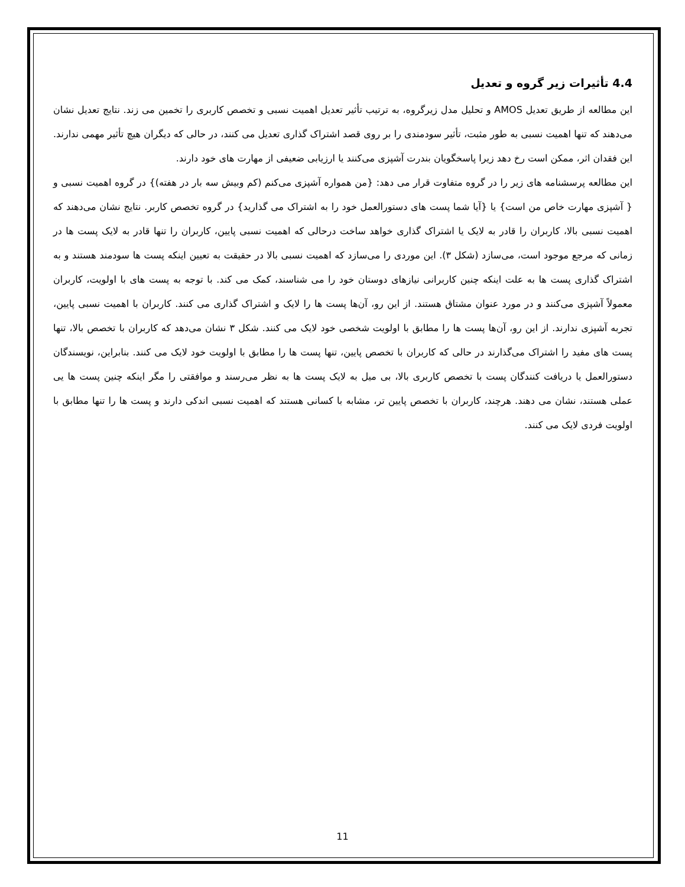4.4 تأثیرات زیر گروه و تعدیل
این مطالعه از طریق تعدیل AMOS و تحلیل مدل زیرگروه، به ترتیب تأثیر تعدیل اهمیت نسبی و تخصص کاربری را تخمین می زند. نتایج تعدیل نشان می‌دهند که تنها اهمیت نسبی به طور مثبت، تأثیر سودمندی را بر روی قصد اشتراک گذاری تعدیل می کنند، در حالی که دیگران هیچ تأثیر مهمی ندارند. این فقدان اثر، ممکن است رخ دهد زیرا پاسخگویان بندرت آشپزی می‌کنند یا ارزیابی ضعیفی از مهارت های خود دارند.
این مطالعه پرسشنامه های زیر را در گروه متفاوت قرار می دهد: {من همواره آشپزی می‌کنم (کم وبیش سه بار در هفته)} در گروه اهمیت نسبی و { آشپزی مهارت خاص من است} یا {آیا شما پست های دستورالعمل خود را به اشتراک می گذارید} در گروه تخصص کاربر. نتایج نشان می‌دهند که اهمیت نسبی بالا، کاربران را قادر به لایک یا اشتراک گذاری خواهد ساخت درحالی که اهمیت نسبی پایین، کاربران را تنها قادر به لایک پست ها در زمانی که مرجع موجود است، می‌سازد (شکل ۳). این موردی را می‌سازد که اهمیت نسبی بالا در حقیقت به تعیین اینکه پست ها سودمند هستند و به اشتراک گذاری پست ها به علت اینکه چنین کاربرانی نیازهای دوستان خود را می شناسند، کمک می کند. با توجه به پست های با اولویت، کاربران معمولاً آشپزی می‌کنند و در مورد عنوان مشتاق هستند. از این رو، آن‌ها پست ها را لایک و اشتراک گذاری می کنند. کاربران با اهمیت نسبی پایین، تجربه آشپزی ندارند. از این رو، آن‌ها پست ها را مطابق با اولویت شخصی خود لایک می کنند. شکل ۳ نشان می‌دهد که کاربران با تخصص بالا، تنها پست های مفید را اشتراک می‌گذارند در حالی که کاربران با تخصص پایین، تنها پست ها را مطابق با اولویت خود لایک می کنند. بنابراین، نویسندگان دستورالعمل یا دریافت کنندگان پست با تخصص کاربری بالا، بی میل به لایک پست ها به نظر می‌رسند و موافقتی را مگر اینکه چنین پست ها یی عملی هستند، نشان می دهند. هرچند، کاربران با تخصص پایین تر، مشابه با کسانی هستند که اهمیت نسبی اندکی دارند و پست ها را تنها مطابق با اولویت فردی لایک می کنند.
11